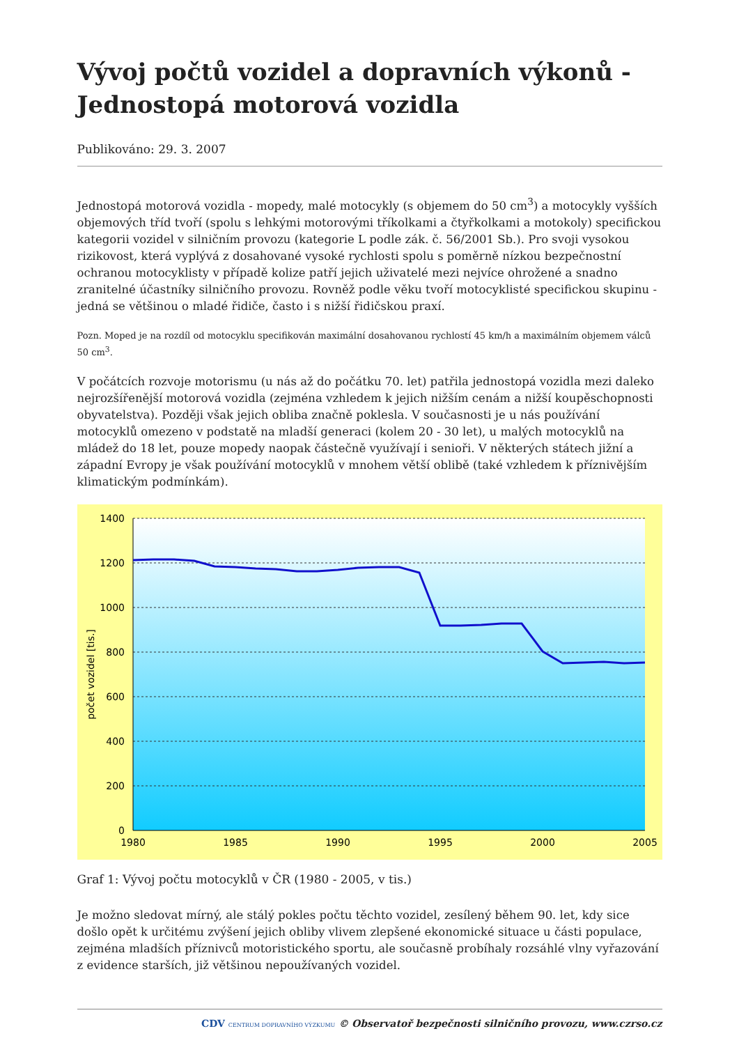Vývoj počtů vozidel a dopravních výkonů - Jednostopá motorová vozidla
Publikováno: 29. 3. 2007
Jednostopá motorová vozidla - mopedy, malé motocykly (s objemem do 50 cm<sup>3</sup>) a motocykly vyšších objemových tříd tvoří (spolu s lehkými motorovými tříkolkami a čtyřkolkami a motokoly) specifickou kategorii vozidel v silničním provozu (kategorie L podle zák. č. 56/2001 Sb.). Pro svoji vysokou rizikovost, která vyplývá z dosahované vysoké rychlosti spolu s poměrně nízkou bezpečnostní ochranou motocyklisty v případě kolize patří jejich uživatelé mezi nejvíce ohrožené a snadno zranitelné účastníky silničního provozu. Rovněž podle věku tvoří motocyklisté specifickou skupinu - jedná se většinou o mladé řidiče, často i s nižší řidičskou praxí.
Pozn. Moped je na rozdíl od motocyklu specifikován maximální dosahovanou rychlostí 45 km/h a maximálním objemem válců 50 cm<sup>3</sup>.
V počátcích rozvoje motorismu (u nás až do počátku 70. let) patřila jednostopá vozidla mezi daleko nejrozšířenější motorová vozidla (zejména vzhledem k jejich nižším cenám a nižší koupěschopnosti obyvatelstva). Později však jejich obliba značně poklesla. V současnosti je u nás používání motocyklů omezeno v podstatě na mladší generaci (kolem 20 - 30 let), u malých motocyklů na mládež do 18 let, pouze mopedy naopak částečně využívají i senioři. V některých státech jižní a západní Evropy je však používání motocyklů v mnohem větší oblibě (také vzhledem k příznivějším klimatickým podmínkám).
1400
1200
1000
800
600
400
200
0
1980
1985
1990
1995
2000
2005
počet vozidel [tis.]
Graf 1: Vývoj počtu motocyklů v ČR (1980 - 2005, v tis.)
Je možno sledovat mírný, ale stálý pokles počtu těchto vozidel, zesílený během 90. let, kdy sice došlo opět k určitému zvýšení jejich obliby vlivem zlepšené ekonomické situace u části populace, zejména mladších příznivců motoristického sportu, ale současně probíhaly rozsáhlé vlny vyřazování z evidence starších, již většinou nepoužívaných vozidel.
CDV CENTRUM DOPRAVNÍHO VÝZKUMU © Observatoř bezpečnosti silničního provozu, www.czrso.cz